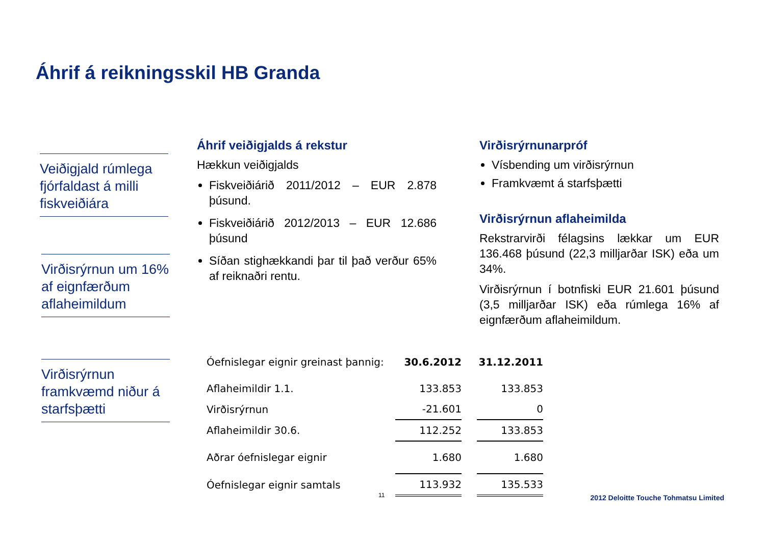Áhrif á reikningsskil HB Granda
Veiðigjald rúmlega fjórfaldast á milli fiskveiðiára
Virðisrýrnun um 16% af eignfærðum aflaheimildum
Virðisrýrnun framkvæmd niður á starfsþætti
Áhrif veiðigjalds á rekstur
Hækkun veiðigjalds
Fiskveiðiárið 2011/2012 – EUR 2.878 þúsund.
Fiskveiðiárið 2012/2013 – EUR 12.686 þúsund
Síðan stighækkandi þar til það verður 65% af reiknaðri rentu.
Virðisrýrnunarpróf
Vísbending um virðisrýrnun
Framkvæmt á starfsþætti
Virðisrýrnun aflaheimilda
Rekstrarvirði félagsins lækkar um EUR 136.468 þúsund (22,3 milljarðar ISK) eða um 34%.
Virðisrýrnun í botnfiski EUR 21.601 þúsund (3,5 milljarðar ISK) eða rúmlega 16% af eignfærðum aflaheimildum.
| Óefnislegar eignir greinast þannig: | 30.6.2012 | | 31.12.2011 |
| Aflaheimildir 1.1. | 133.853 | | 133.853 |
| Virðisrýrnun | -21.601 | | 0 |
| Aflaheimildir 30.6. | 112.252 | | 133.853 |
| Aðrar óefnislegar eignir | 1.680 | | 1.680 |
| Óefnislegar eignir samtals | 113.932 | | 135.533 |
11
2012 Deloitte Touche Tohmatsu Limited